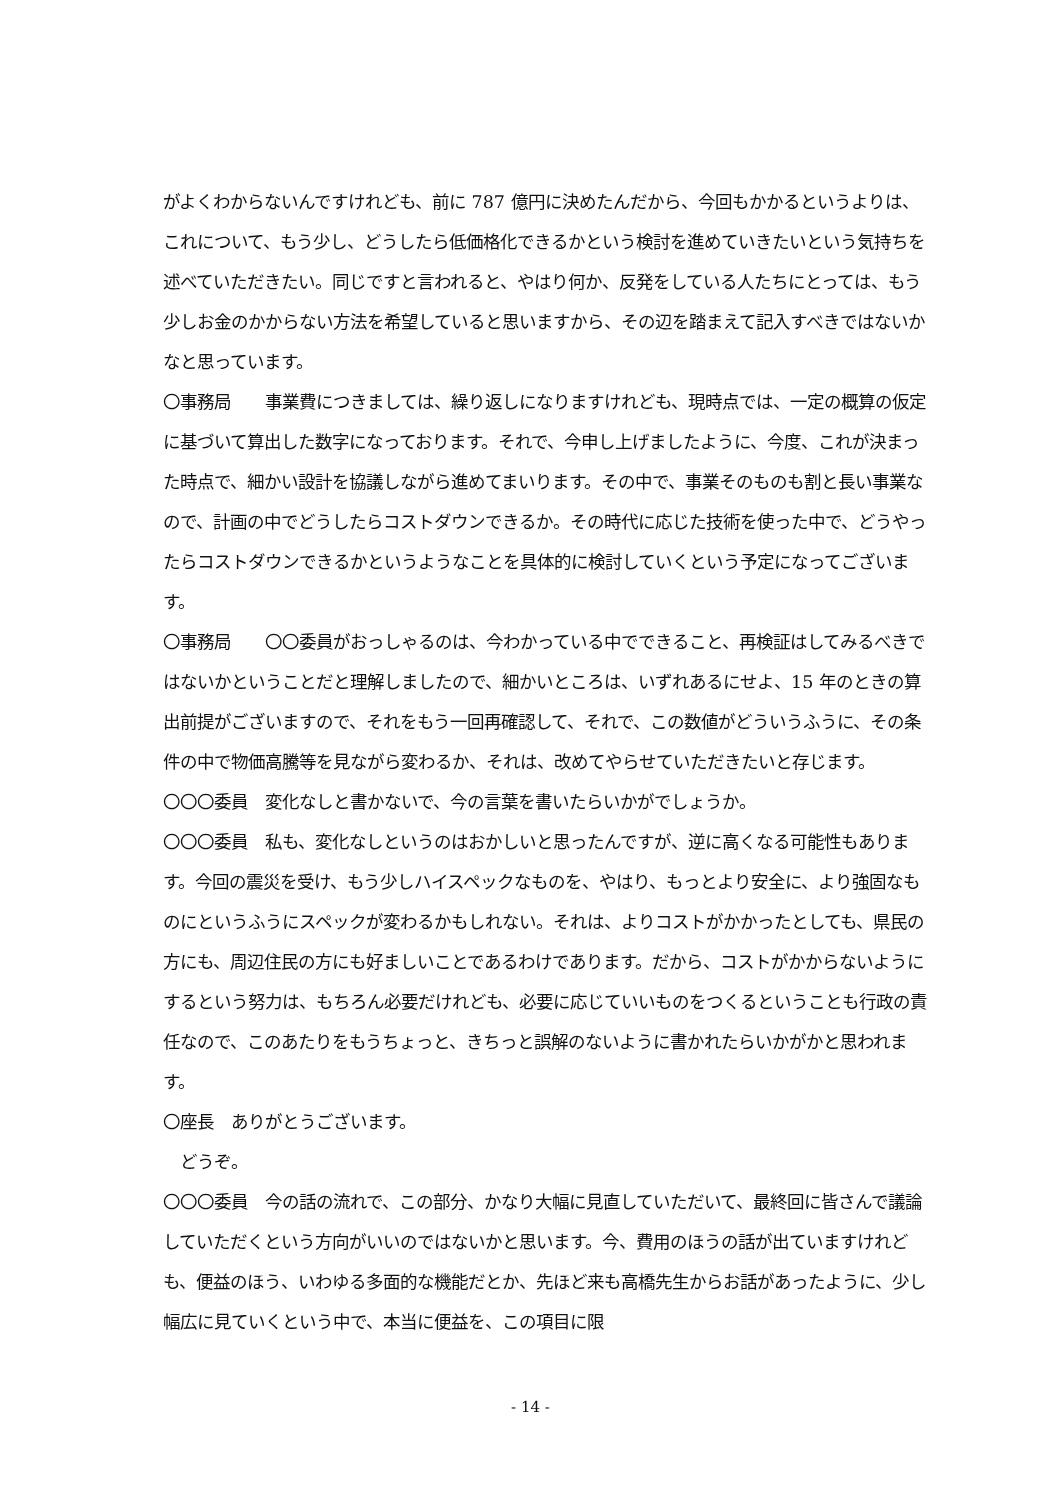がよくわからないんですけれども、前に 787 億円に決めたんだから、今回もかかるというよりは、これについて、もう少し、どうしたら低価格化できるかという検討を進めていきたいという気持ちを述べていただきたい。同じですと言われると、やはり何か、反発をしている人たちにとっては、もう少しお金のかからない方法を希望していると思いますから、その辺を踏まえて記入すべきではないかなと思っています。
〇事務局　　事業費につきましては、繰り返しになりますけれども、現時点では、一定の概算の仮定に基づいて算出した数字になっております。それで、今申し上げましたように、今度、これが決まった時点で、細かい設計を協議しながら進めてまいります。その中で、事業そのものも割と長い事業なので、計画の中でどうしたらコストダウンできるか。その時代に応じた技術を使った中で、どうやったらコストダウンできるかというようなことを具体的に検討していくという予定になってございます。
〇事務局　　〇〇委員がおっしゃるのは、今わかっている中でできること、再検証はしてみるべきではないかということだと理解しましたので、細かいところは、いずれあるにせよ、15 年のときの算出前提がございますので、それをもう一回再確認して、それで、この数値がどういうふうに、その条件の中で物価高騰等を見ながら変わるか、それは、改めてやらせていただきたいと存じます。
〇〇〇委員　変化なしと書かないで、今の言葉を書いたらいかがでしょうか。
〇〇〇委員　私も、変化なしというのはおかしいと思ったんですが、逆に高くなる可能性もあります。今回の震災を受け、もう少しハイスペックなものを、やはり、もっとより安全に、より強固なものにというふうにスペックが変わるかもしれない。それは、よりコストがかかったとしても、県民の方にも、周辺住民の方にも好ましいことであるわけであります。だから、コストがかからないようにするという努力は、もちろん必要だけれども、必要に応じていいものをつくるということも行政の責任なので、このあたりをもうちょっと、きちっと誤解のないように書かれたらいかがかと思われます。
〇座長　ありがとうございます。
　どうぞ。
〇〇〇委員　今の話の流れで、この部分、かなり大幅に見直していただいて、最終回に皆さんで議論していただくという方向がいいのではないかと思います。今、費用のほうの話が出ていますけれども、便益のほう、いわゆる多面的な機能だとか、先ほど来も高橋先生からお話があったように、少し幅広に見ていくという中で、本当に便益を、この項目に限
- 14 -